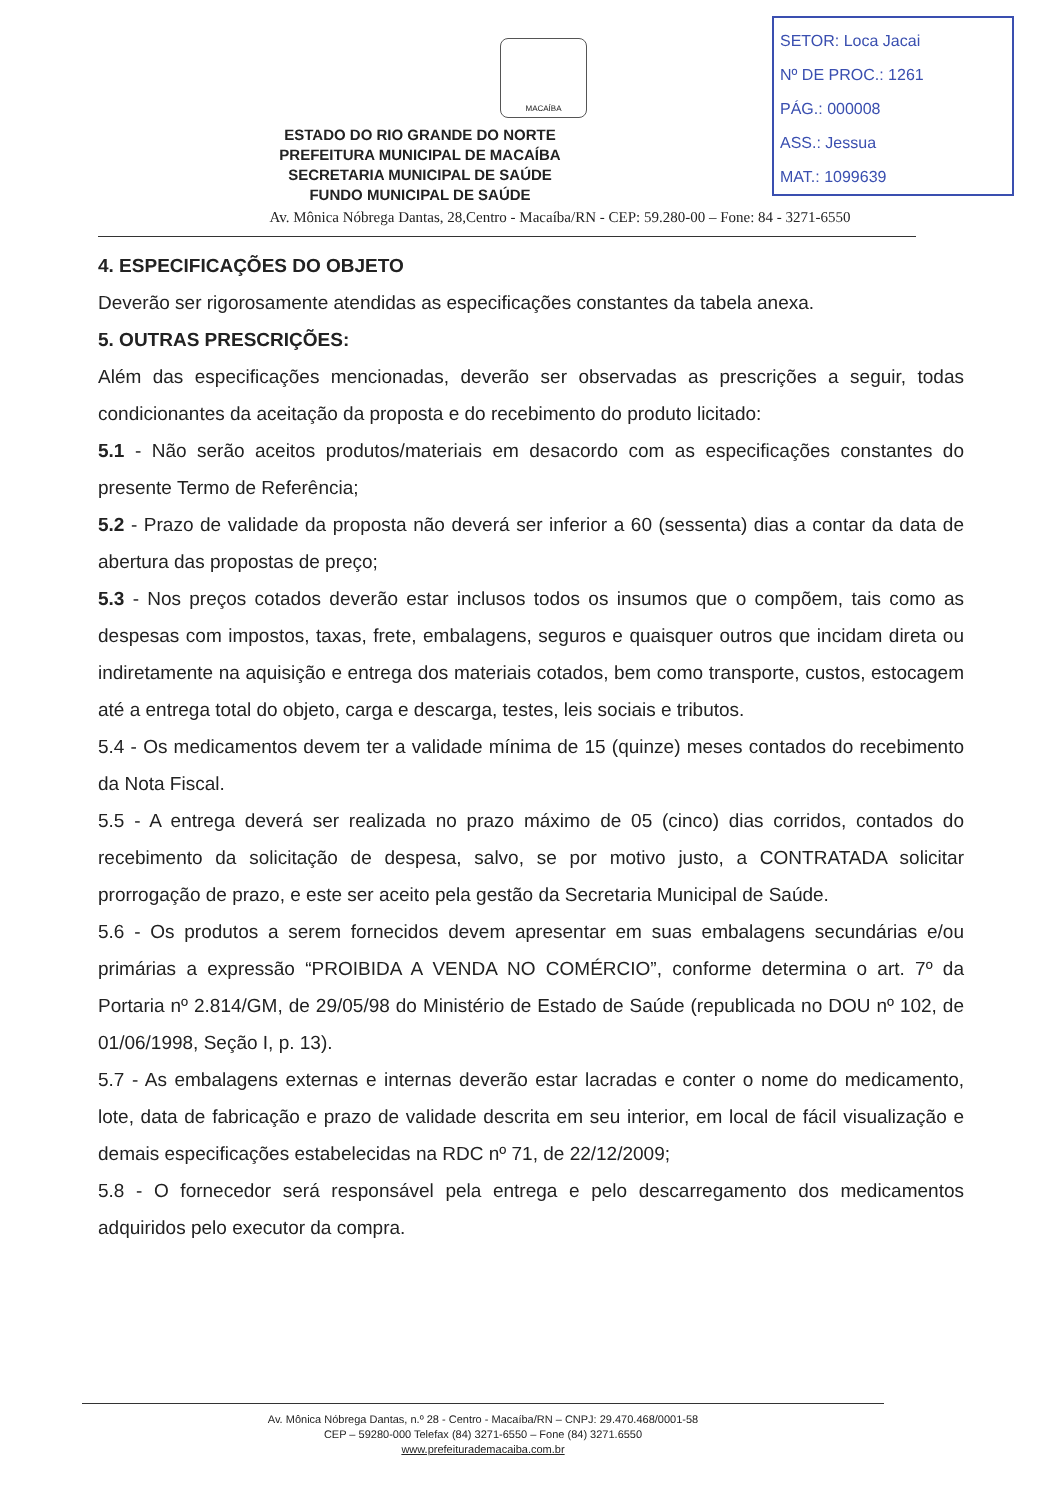MACAÍBA
SETOR: Loca Jacai
Nº DE PROC.: 1261
PÁG.: 000008
ASS.: Jessua
MAT.: 1099639
ESTADO DO RIO GRANDE DO NORTE
PREFEITURA MUNICIPAL DE MACAÍBA
SECRETARIA MUNICIPAL DE SAÚDE
FUNDO MUNICIPAL DE SAÚDE
Av. Mônica Nóbrega Dantas, 28,Centro - Macaíba/RN - CEP: 59.280-00 – Fone: 84 - 3271-6550
4. ESPECIFICAÇÕES DO OBJETO
Deverão ser rigorosamente atendidas as especificações constantes da tabela anexa.
5. OUTRAS PRESCRIÇÕES:
Além das especificações mencionadas, deverão ser observadas as prescrições a seguir, todas condicionantes da aceitação da proposta e do recebimento do produto licitado:
5.1 - Não serão aceitos produtos/materiais em desacordo com as especificações constantes do presente Termo de Referência;
5.2 - Prazo de validade da proposta não deverá ser inferior a 60 (sessenta) dias a contar da data de abertura das propostas de preço;
5.3 - Nos preços cotados deverão estar inclusos todos os insumos que o compõem, tais como as despesas com impostos, taxas, frete, embalagens, seguros e quaisquer outros que incidam direta ou indiretamente na aquisição e entrega dos materiais cotados, bem como transporte, custos, estocagem até a entrega total do objeto, carga e descarga, testes, leis sociais e tributos.
5.4 - Os medicamentos devem ter a validade mínima de 15 (quinze) meses contados do recebimento da Nota Fiscal.
5.5 - A entrega deverá ser realizada no prazo máximo de 05 (cinco) dias corridos, contados do recebimento da solicitação de despesa, salvo, se por motivo justo, a CONTRATADA solicitar prorrogação de prazo, e este ser aceito pela gestão da Secretaria Municipal de Saúde.
5.6 - Os produtos a serem fornecidos devem apresentar em suas embalagens secundárias e/ou primárias a expressão “PROIBIDA A VENDA NO COMÉRCIO”, conforme determina o art. 7º da Portaria nº 2.814/GM, de 29/05/98 do Ministério de Estado de Saúde (republicada no DOU nº 102, de 01/06/1998, Seção I, p. 13).
5.7 - As embalagens externas e internas deverão estar lacradas e conter o nome do medicamento, lote, data de fabricação e prazo de validade descrita em seu interior, em local de fácil visualização e demais especificações estabelecidas na RDC nº 71, de 22/12/2009;
5.8 - O fornecedor será responsável pela entrega e pelo descarregamento dos medicamentos adquiridos pelo executor da compra.
Av. Mônica Nóbrega Dantas, n.º 28 - Centro - Macaíba/RN – CNPJ: 29.470.468/0001-58
CEP – 59280-000 Telefax (84) 3271-6550 – Fone (84) 3271.6550
www.prefeiturademacaiba.com.br